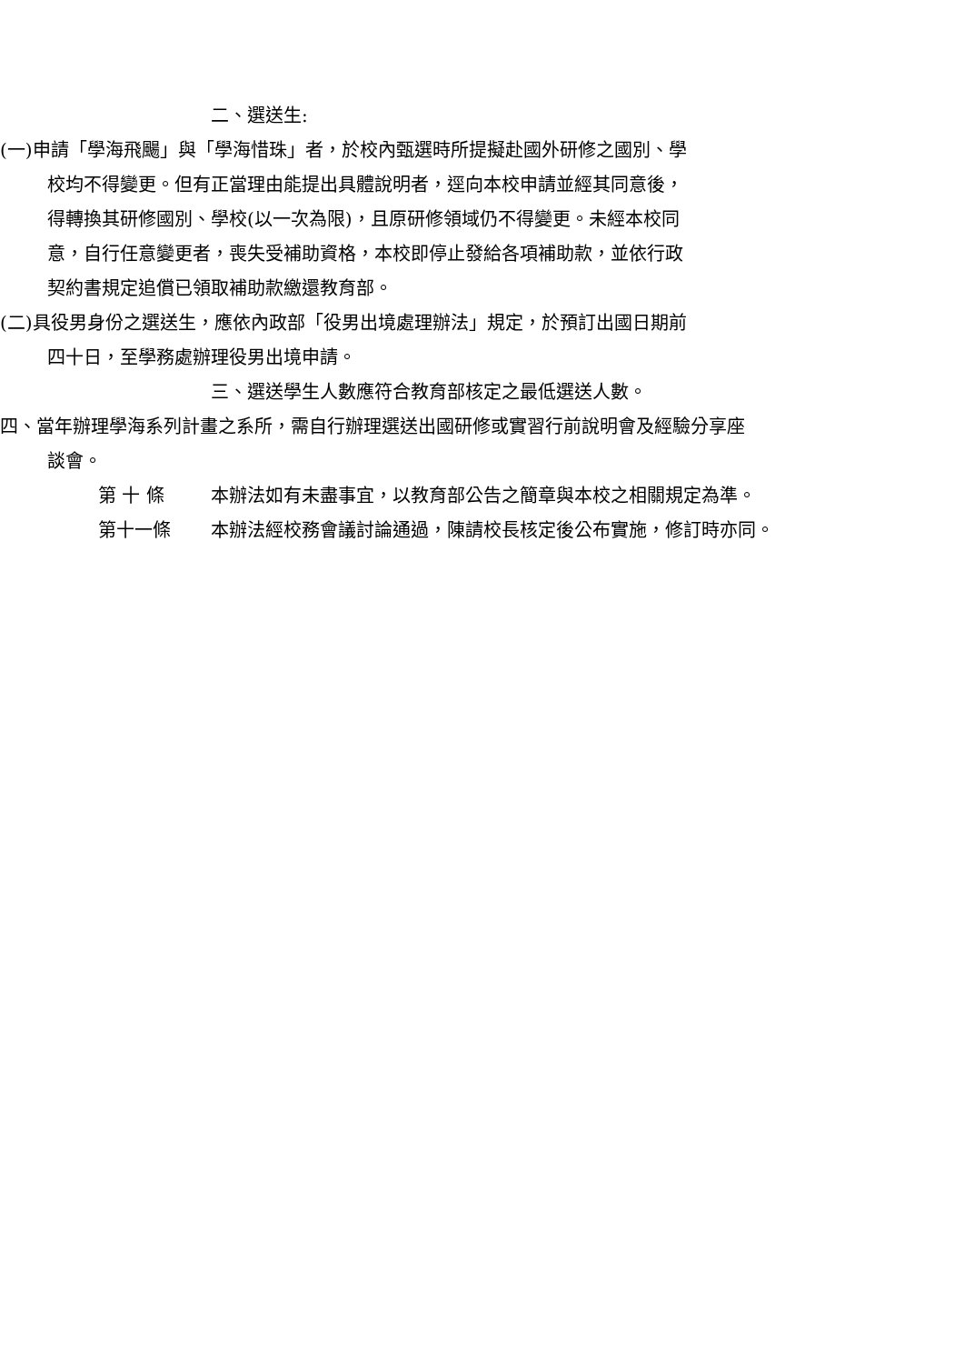二、選送生:
(一)申請「學海飛颺」與「學海惜珠」者，於校內甄選時所提擬赴國外研修之國別、學校均不得變更。但有正當理由能提出具體說明者，逕向本校申請並經其同意後，得轉換其研修國別、學校(以一次為限)，且原研修領域仍不得變更。未經本校同意，自行任意變更者，喪失受補助資格，本校即停止發給各項補助款，並依行政契約書規定追償已領取補助款繳還教育部。
(二)具役男身份之選送生，應依內政部「役男出境處理辦法」規定，於預訂出國日期前四十日，至學務處辦理役男出境申請。
三、選送學生人數應符合教育部核定之最低選送人數。
四、當年辦理學海系列計畫之系所，需自行辦理選送出國研修或實習行前說明會及經驗分享座談會。
第 十 條 本辦法如有未盡事宜，以教育部公告之簡章與本校之相關規定為準。
第十一條 本辦法經校務會議討論通過，陳請校長核定後公布實施，修訂時亦同。